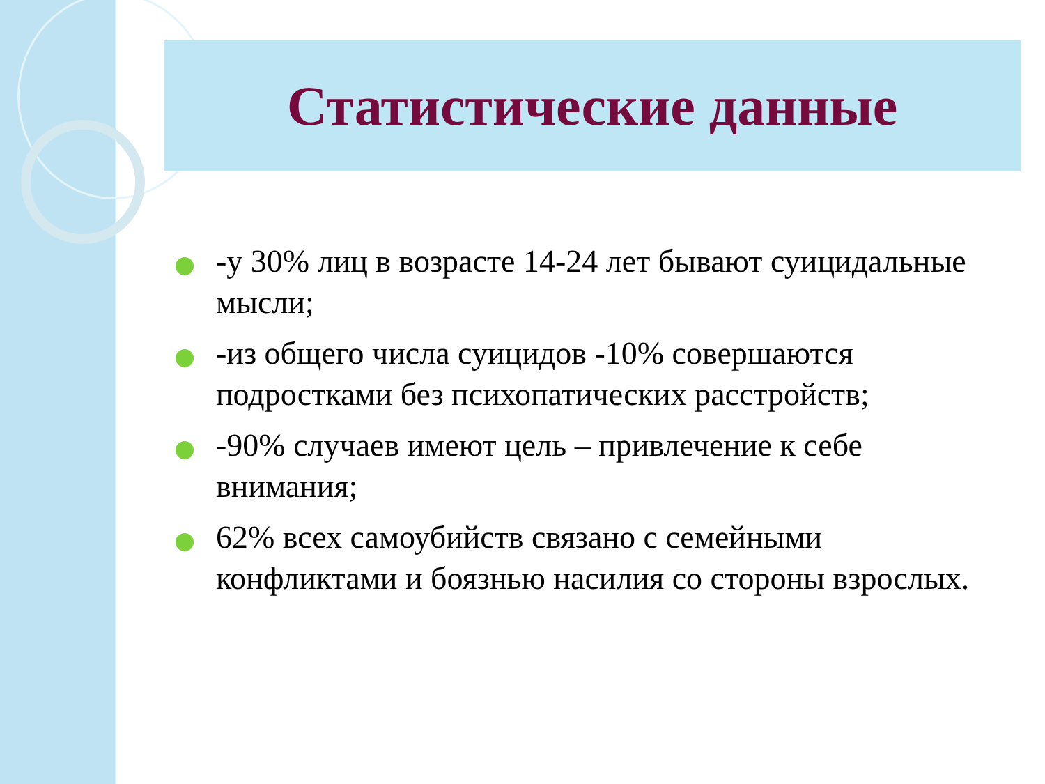Статистические данные
-у 30% лиц в возрасте 14-24 лет бывают суицидальные мысли;
-из общего числа суицидов -10% совершаются подростками без психопатических расстройств;
-90% случаев имеют цель – привлечение к себе внимания;
62% всех самоубийств связано с семейными конфликтами и боязнью насилия со стороны взрослых.